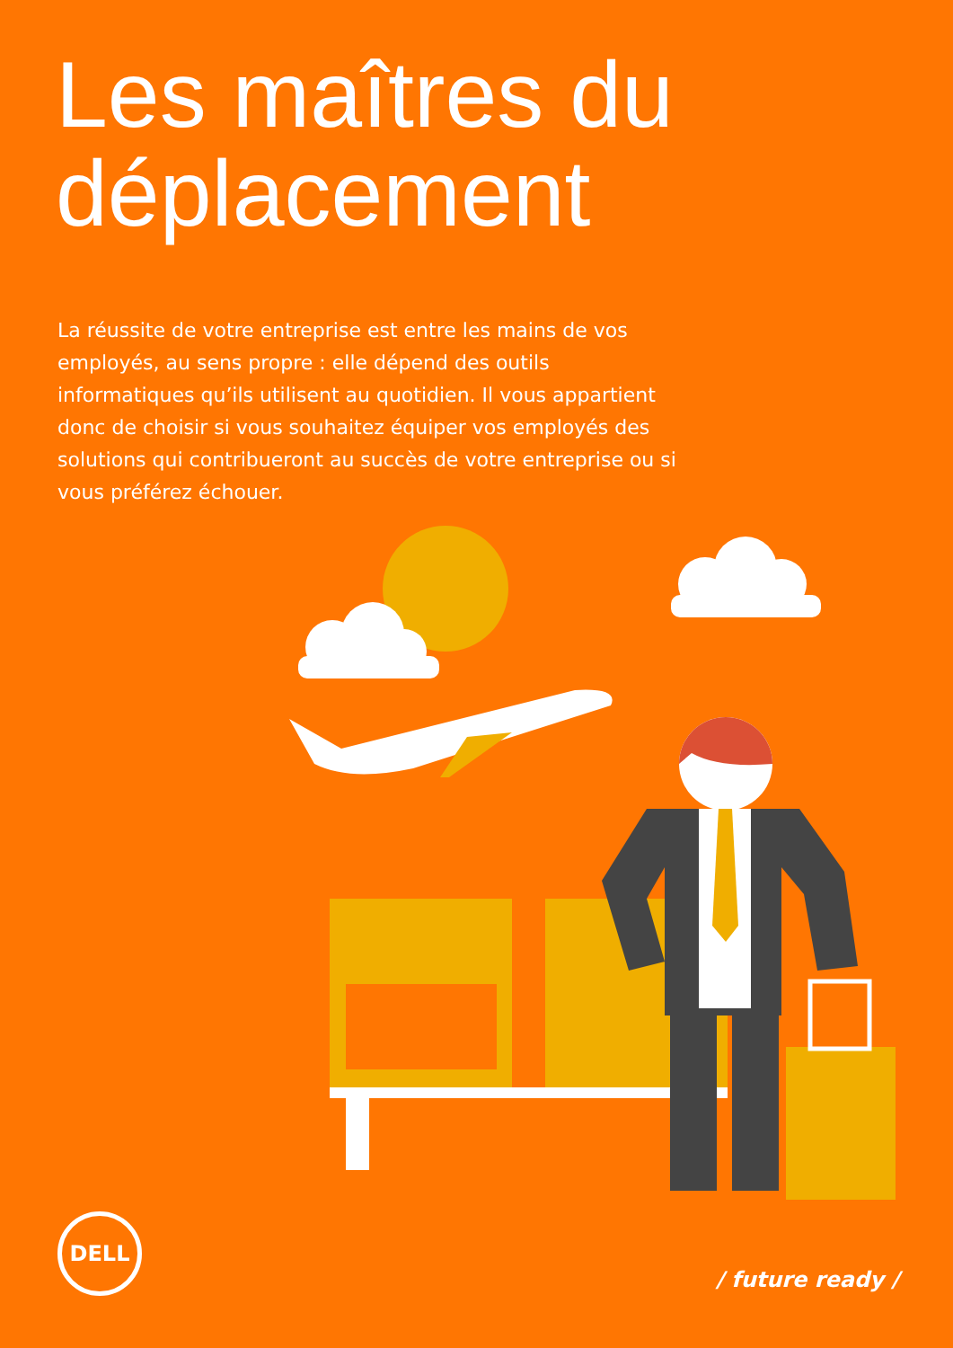Les maîtres du
déplacement
La réussite de votre entreprise est entre les mains de vos employés, au sens propre : elle dépend des outils informatiques qu’ils utilisent au quotidien. Il vous appartient donc de choisir si vous souhaitez équiper vos employés des solutions qui contribueront au succès de votre entreprise ou si vous préférez échouer.
DELL
/ future ready /